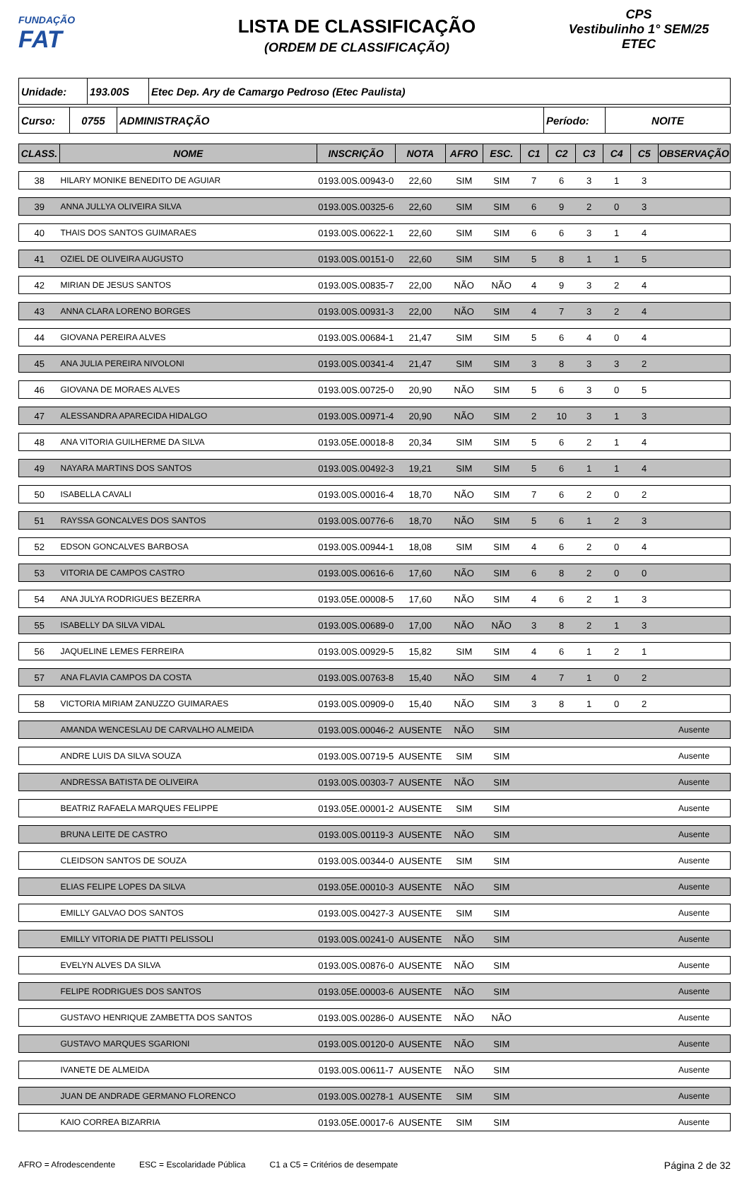FUNDAÇÃO
FAT
LISTA DE CLASSIFICAÇÃO
(ORDEM DE CLASSIFICAÇÃO)
CPS
Vestibulinho 1° SEM/25
ETEC
| Unidade: | 193.00S | Etec Dep. Ary de Camargo Pedroso (Etec Paulista) |
| Curso: | 0755 | ADMINISTRAÇÃO | Período: | NOITE |
| CLASS. | NOME | INSCRIÇÃO | NOTA | AFRO | ESC. | C1 | C2 | C3 | C4 | C5 | OBSERVAÇÃO |
| --- | --- | --- | --- | --- | --- | --- | --- | --- | --- | --- | --- |
| 38 | HILARY MONIKE BENEDITO DE AGUIAR | 0193.00S.00943-0 | 22,60 | SIM | SIM | 7 | 6 | 3 | 1 | 3 | |
| 39 | ANNA JULLYA OLIVEIRA SILVA | 0193.00S.00325-6 | 22,60 | SIM | SIM | 6 | 9 | 2 | 0 | 3 | |
| 40 | THAIS DOS SANTOS GUIMARAES | 0193.00S.00622-1 | 22,60 | SIM | SIM | 6 | 6 | 3 | 1 | 4 | |
| 41 | OZIEL DE OLIVEIRA AUGUSTO | 0193.00S.00151-0 | 22,60 | SIM | SIM | 5 | 8 | 1 | 1 | 5 | |
| 42 | MIRIAN DE JESUS SANTOS | 0193.00S.00835-7 | 22,00 | NÃO | NÃO | 4 | 9 | 3 | 2 | 4 | |
| 43 | ANNA CLARA LORENO BORGES | 0193.00S.00931-3 | 22,00 | NÃO | SIM | 4 | 7 | 3 | 2 | 4 | |
| 44 | GIOVANA PEREIRA ALVES | 0193.00S.00684-1 | 21,47 | SIM | SIM | 5 | 6 | 4 | 0 | 4 | |
| 45 | ANA JULIA PEREIRA NIVOLONI | 0193.00S.00341-4 | 21,47 | SIM | SIM | 3 | 8 | 3 | 3 | 2 | |
| 46 | GIOVANA DE MORAES ALVES | 0193.00S.00725-0 | 20,90 | NÃO | SIM | 5 | 6 | 3 | 0 | 5 | |
| 47 | ALESSANDRA APARECIDA HIDALGO | 0193.00S.00971-4 | 20,90 | NÃO | SIM | 2 | 10 | 3 | 1 | 3 | |
| 48 | ANA VITORIA GUILHERME DA SILVA | 0193.05E.00018-8 | 20,34 | SIM | SIM | 5 | 6 | 2 | 1 | 4 | |
| 49 | NAYARA MARTINS DOS SANTOS | 0193.00S.00492-3 | 19,21 | SIM | SIM | 5 | 6 | 1 | 1 | 4 | |
| 50 | ISABELLA CAVALI | 0193.00S.00016-4 | 18,70 | NÃO | SIM | 7 | 6 | 2 | 0 | 2 | |
| 51 | RAYSSA GONCALVES DOS SANTOS | 0193.00S.00776-6 | 18,70 | NÃO | SIM | 5 | 6 | 1 | 2 | 3 | |
| 52 | EDSON GONCALVES BARBOSA | 0193.00S.00944-1 | 18,08 | SIM | SIM | 4 | 6 | 2 | 0 | 4 | |
| 53 | VITORIA DE CAMPOS CASTRO | 0193.00S.00616-6 | 17,60 | NÃO | SIM | 6 | 8 | 2 | 0 | 0 | |
| 54 | ANA JULYA RODRIGUES BEZERRA | 0193.05E.00008-5 | 17,60 | NÃO | SIM | 4 | 6 | 2 | 1 | 3 | |
| 55 | ISABELLY DA SILVA VIDAL | 0193.00S.00689-0 | 17,00 | NÃO | NÃO | 3 | 8 | 2 | 1 | 3 | |
| 56 | JAQUELINE LEMES FERREIRA | 0193.00S.00929-5 | 15,82 | SIM | SIM | 4 | 6 | 1 | 2 | 1 | |
| 57 | ANA FLAVIA CAMPOS DA COSTA | 0193.00S.00763-8 | 15,40 | NÃO | SIM | 4 | 7 | 1 | 0 | 2 | |
| 58 | VICTORIA MIRIAM ZANUZZO GUIMARAES | 0193.00S.00909-0 | 15,40 | NÃO | SIM | 3 | 8 | 1 | 0 | 2 | |
| | AMANDA WENCESLAU DE CARVALHO ALMEIDA | 0193.00S.00046-2 | AUSENTE | NÃO | SIM | | | | | | Ausente |
| | ANDRE LUIS DA SILVA SOUZA | 0193.00S.00719-5 | AUSENTE | SIM | SIM | | | | | | Ausente |
| | ANDRESSA BATISTA DE OLIVEIRA | 0193.00S.00303-7 | AUSENTE | NÃO | SIM | | | | | | Ausente |
| | BEATRIZ RAFAELA MARQUES FELIPPE | 0193.05E.00001-2 | AUSENTE | SIM | SIM | | | | | | Ausente |
| | BRUNA LEITE DE CASTRO | 0193.00S.00119-3 | AUSENTE | NÃO | SIM | | | | | | Ausente |
| | CLEIDSON SANTOS DE SOUZA | 0193.00S.00344-0 | AUSENTE | SIM | SIM | | | | | | Ausente |
| | ELIAS FELIPE LOPES DA SILVA | 0193.05E.00010-3 | AUSENTE | NÃO | SIM | | | | | | Ausente |
| | EMILLY GALVAO DOS SANTOS | 0193.00S.00427-3 | AUSENTE | SIM | SIM | | | | | | Ausente |
| | EMILLY VITORIA DE PIATTI PELISSOLI | 0193.00S.00241-0 | AUSENTE | NÃO | SIM | | | | | | Ausente |
| | EVELYN ALVES DA SILVA | 0193.00S.00876-0 | AUSENTE | NÃO | SIM | | | | | | Ausente |
| | FELIPE RODRIGUES DOS SANTOS | 0193.05E.00003-6 | AUSENTE | NÃO | SIM | | | | | | Ausente |
| | GUSTAVO HENRIQUE ZAMBETTA DOS SANTOS | 0193.00S.00286-0 | AUSENTE | NÃO | NÃO | | | | | | Ausente |
| | GUSTAVO MARQUES SGARIONI | 0193.00S.00120-0 | AUSENTE | NÃO | SIM | | | | | | Ausente |
| | IVANETE DE ALMEIDA | 0193.00S.00611-7 | AUSENTE | NÃO | SIM | | | | | | Ausente |
| | JUAN DE ANDRADE GERMANO FLORENCO | 0193.00S.00278-1 | AUSENTE | SIM | SIM | | | | | | Ausente |
| | KAIO CORREA BIZARRIA | 0193.05E.00017-6 | AUSENTE | SIM | SIM | | | | | | Ausente |
AFRO = Afrodescendente ESC = Escolaridade Pública C1 a C5 = Critérios de desempate Página 2 de 32